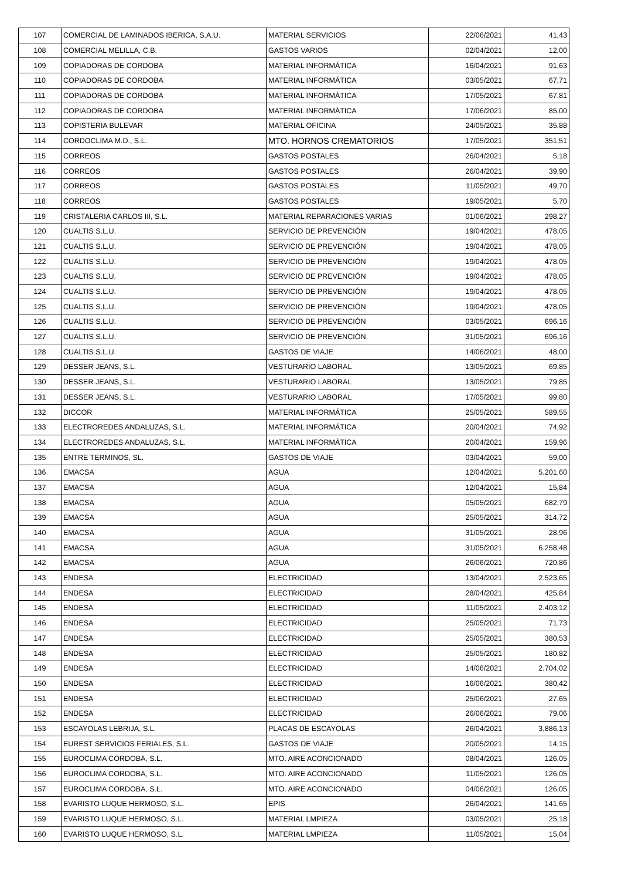| 107 | COMERCIAL DE LAMINADOS IBERICA, S.A.U. | MATERIAL SERVICIOS | 22/06/2021 | 41,43 |
| 108 | COMERCIAL MELILLA, C.B. | GASTOS VARIOS | 02/04/2021 | 12,00 |
| 109 | COPIADORAS DE CORDOBA | MATERIAL INFORMÁTICA | 16/04/2021 | 91,63 |
| 110 | COPIADORAS DE CORDOBA | MATERIAL INFORMÁTICA | 03/05/2021 | 67,71 |
| 111 | COPIADORAS DE CORDOBA | MATERIAL INFORMÁTICA | 17/05/2021 | 67,81 |
| 112 | COPIADORAS DE CORDOBA | MATERIAL INFORMÁTICA | 17/06/2021 | 85,00 |
| 113 | COPISTERIA BULEVAR | MATERIAL OFICINA | 24/05/2021 | 35,88 |
| 114 | CORDOCLIMA M.D., S.L. | MTO. HORNOS CREMATORIOS | 17/05/2021 | 351,51 |
| 115 | CORREOS | GASTOS POSTALES | 26/04/2021 | 5,18 |
| 116 | CORREOS | GASTOS POSTALES | 26/04/2021 | 39,90 |
| 117 | CORREOS | GASTOS POSTALES | 11/05/2021 | 49,70 |
| 118 | CORREOS | GASTOS POSTALES | 19/05/2021 | 5,70 |
| 119 | CRISTALERIA CARLOS III, S.L. | MATERIAL REPARACIONES VARIAS | 01/06/2021 | 298,27 |
| 120 | CUALTIS S.L.U. | SERVICIO DE PREVENCIÓN | 19/04/2021 | 478,05 |
| 121 | CUALTIS S.L.U. | SERVICIO DE PREVENCIÓN | 19/04/2021 | 478,05 |
| 122 | CUALTIS S.L.U. | SERVICIO DE PREVENCIÓN | 19/04/2021 | 478,05 |
| 123 | CUALTIS S.L.U. | SERVICIO DE PREVENCIÓN | 19/04/2021 | 478,05 |
| 124 | CUALTIS S.L.U. | SERVICIO DE PREVENCIÓN | 19/04/2021 | 478,05 |
| 125 | CUALTIS S.L.U. | SERVICIO DE PREVENCIÓN | 19/04/2021 | 478,05 |
| 126 | CUALTIS S.L.U. | SERVICIO DE PREVENCIÓN | 03/05/2021 | 696,16 |
| 127 | CUALTIS S.L.U. | SERVICIO DE PREVENCIÓN | 31/05/2021 | 696,16 |
| 128 | CUALTIS S.L.U. | GASTOS DE VIAJE | 14/06/2021 | 48,00 |
| 129 | DESSER JEANS, S.L. | VESTURARIO LABORAL | 13/05/2021 | 69,85 |
| 130 | DESSER JEANS, S.L. | VESTURARIO LABORAL | 13/05/2021 | 79,85 |
| 131 | DESSER JEANS, S.L. | VESTURARIO LABORAL | 17/05/2021 | 99,80 |
| 132 | DICCOR | MATERIAL INFORMÁTICA | 25/05/2021 | 589,55 |
| 133 | ELECTROREDES ANDALUZAS, S.L. | MATERIAL INFORMÁTICA | 20/04/2021 | 74,92 |
| 134 | ELECTROREDES ANDALUZAS, S.L. | MATERIAL INFORMÁTICA | 20/04/2021 | 159,96 |
| 135 | ENTRE TERMINOS, SL. | GASTOS DE VIAJE | 03/04/2021 | 59,00 |
| 136 | EMACSA | AGUA | 12/04/2021 | 5.201,60 |
| 137 | EMACSA | AGUA | 12/04/2021 | 15,84 |
| 138 | EMACSA | AGUA | 05/05/2021 | 682,79 |
| 139 | EMACSA | AGUA | 25/05/2021 | 314,72 |
| 140 | EMACSA | AGUA | 31/05/2021 | 28,96 |
| 141 | EMACSA | AGUA | 31/05/2021 | 6.258,48 |
| 142 | EMACSA | AGUA | 26/06/2021 | 720,86 |
| 143 | ENDESA | ELECTRICIDAD | 13/04/2021 | 2.523,65 |
| 144 | ENDESA | ELECTRICIDAD | 28/04/2021 | 425,84 |
| 145 | ENDESA | ELECTRICIDAD | 11/05/2021 | 2.403,12 |
| 146 | ENDESA | ELECTRICIDAD | 25/05/2021 | 71,73 |
| 147 | ENDESA | ELECTRICIDAD | 25/05/2021 | 380,53 |
| 148 | ENDESA | ELECTRICIDAD | 25/05/2021 | 180,82 |
| 149 | ENDESA | ELECTRICIDAD | 14/06/2021 | 2.704,02 |
| 150 | ENDESA | ELECTRICIDAD | 16/06/2021 | 380,42 |
| 151 | ENDESA | ELECTRICIDAD | 25/06/2021 | 27,65 |
| 152 | ENDESA | ELECTRICIDAD | 26/06/2021 | 79,06 |
| 153 | ESCAYOLAS LEBRIJA, S.L. | PLACAS DE ESCAYOLAS | 26/04/2021 | 3.886,13 |
| 154 | EUREST SERVICIOS FERIALES, S.L. | GASTOS DE VIAJE | 20/05/2021 | 14,15 |
| 155 | EUROCLIMA CORDOBA, S.L. | MTO. AIRE ACONCIONADO | 08/04/2021 | 126,05 |
| 156 | EUROCLIMA CORDOBA, S.L. | MTO. AIRE ACONCIONADO | 11/05/2021 | 126,05 |
| 157 | EUROCLIMA CORDOBA, S.L. | MTO. AIRE ACONCIONADO | 04/06/2021 | 126,05 |
| 158 | EVARISTO LUQUE HERMOSO, S.L. | EPIS | 26/04/2021 | 141,65 |
| 159 | EVARISTO LUQUE HERMOSO, S.L. | MATERIAL LMPIEZA | 03/05/2021 | 25,18 |
| 160 | EVARISTO LUQUE HERMOSO, S.L. | MATERIAL LMPIEZA | 11/05/2021 | 15,04 |